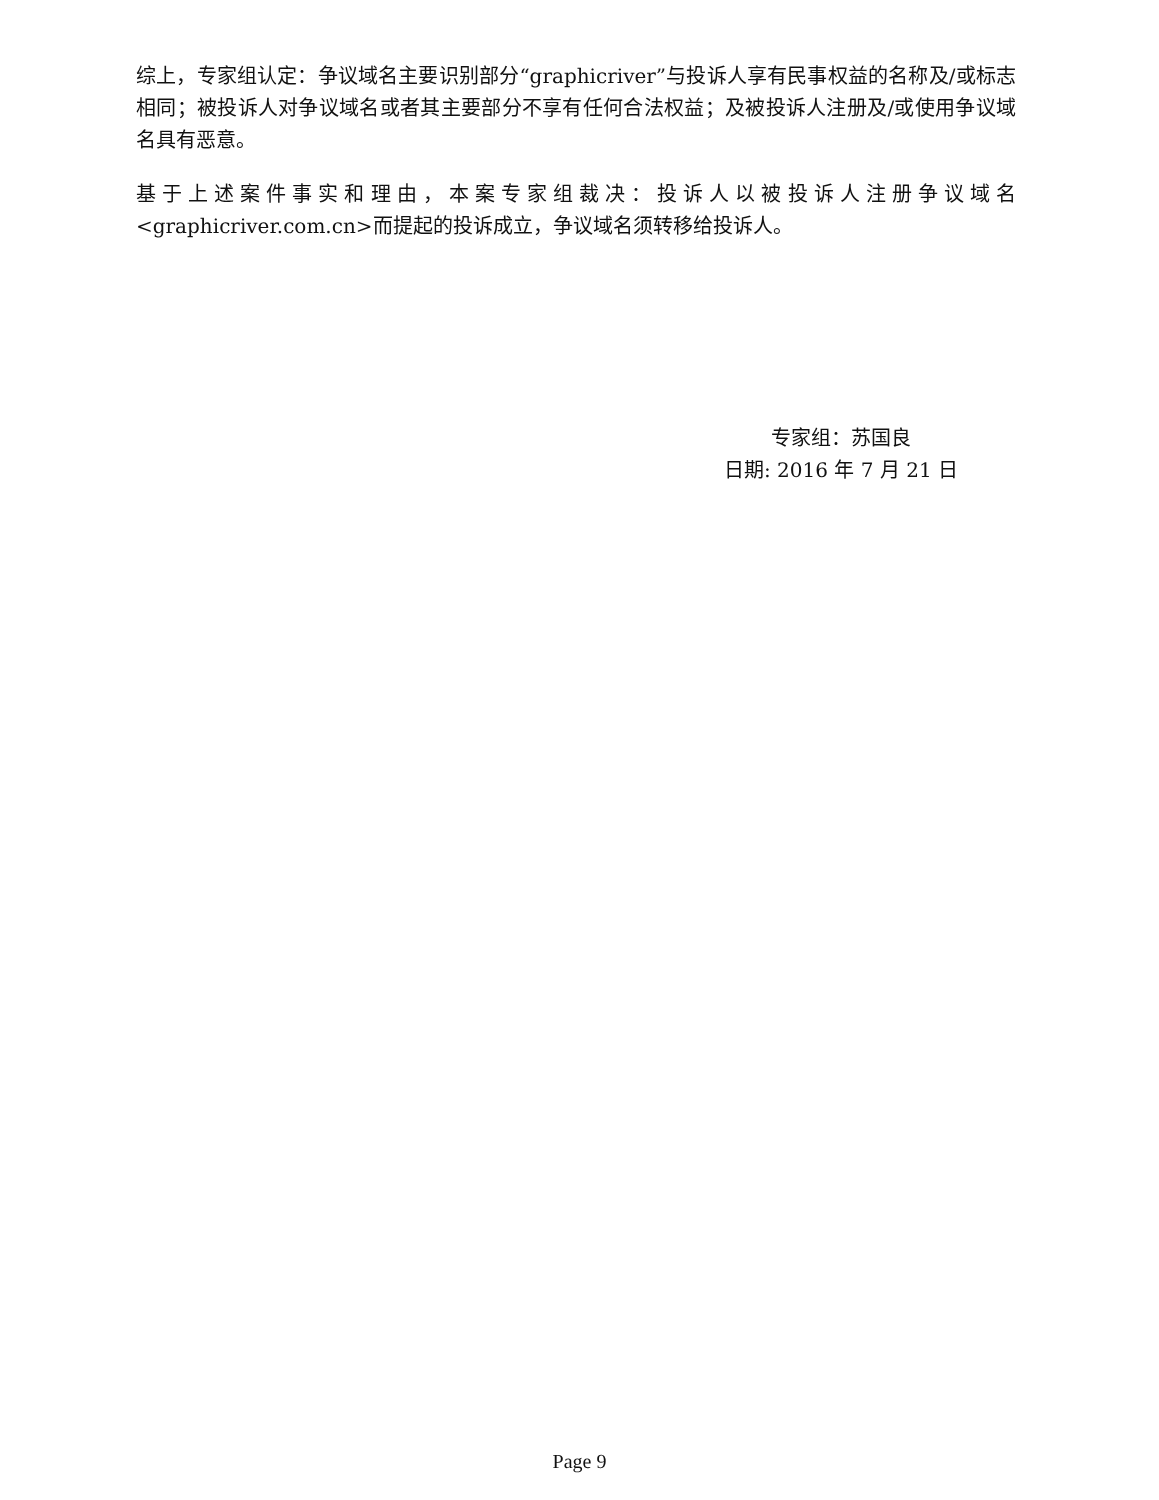综上，专家组认定：争议域名主要识别部分“graphicriver”与投诉人享有民事权益的名称及/或标志相同；被投诉人对争议域名或者其主要部分不享有任何合法权益；及被投诉人注册及/或使用争议域名具有恶意。
基于上述案件事实和理由，本案专家组裁决：投诉人以被投诉人注册争议域名<graphicriver.com.cn>而提起的投诉成立，争议域名须转移给投诉人。
专家组：苏国良
日期: 2016 年 7 月 21 日
Page 9